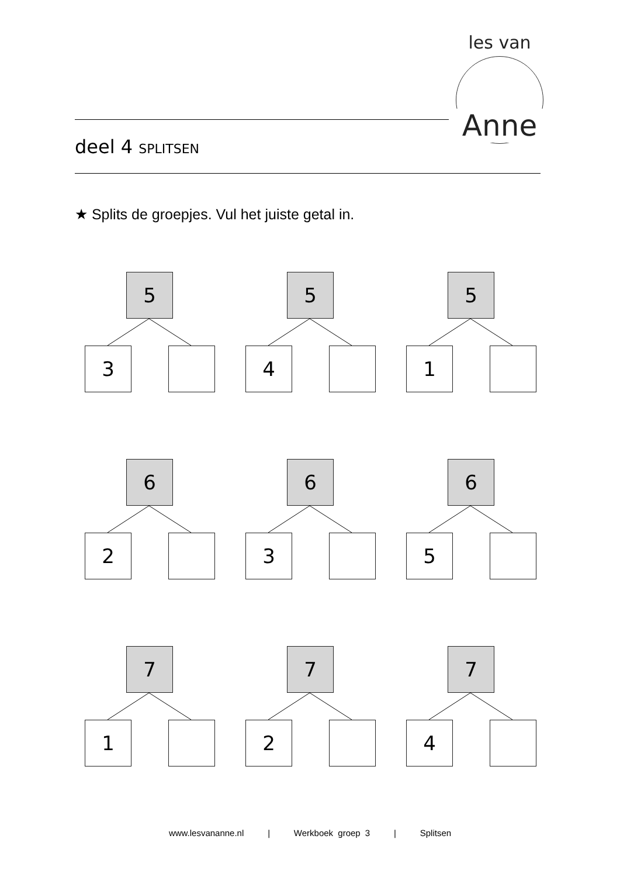les van
Anne
deel 4 SPLITSEN
★ Splits de groepjes. Vul het juiste getal in.
5
3
5
4
5
1
6
2
6
3
6
5
7
1
7
2
7
4
www.lesvananne.nl | Werkboek groep 3 | Splitsen